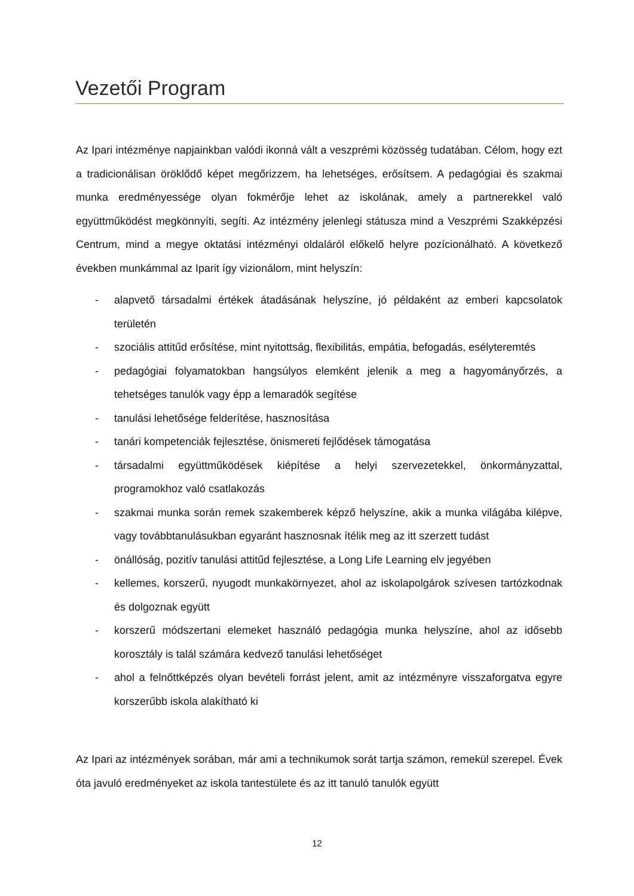Vezetői Program
Az Ipari intézménye napjainkban valódi ikonná vált a veszprémi közösség tudatában. Célom, hogy ezt a tradicionálisan öröklődő képet megőrizzem, ha lehetséges, erősítsem. A pedagógiai és szakmai munka eredményessége olyan fokmérője lehet az iskolának, amely a partnerekkel való együttműködést megkönnyíti, segíti. Az intézmény jelenlegi státusza mind a Veszprémi Szakképzési Centrum, mind a megye oktatási intézményi oldaláról előkelő helyre pozícionálható. A következő években munkámmal az Iparit így vizionálom, mint helyszín:
- alapvető társadalmi értékek átadásának helyszíne, jó példaként az emberi kapcsolatok területén
- szociális attitűd erősítése, mint nyitottság, flexibilitás, empátia, befogadás, esélyteremtés
- pedagógiai folyamatokban hangsúlyos elemként jelenik a meg a hagyományőrzés, a tehetséges tanulók vagy épp a lemaradók segítése
- tanulási lehetősége felderítése, hasznosítása
- tanári kompetenciák fejlesztése, önismereti fejlődések támogatása
- társadalmi együttműködések kiépítése a helyi szervezetekkel, önkormányzattal, programokhoz való csatlakozás
- szakmai munka során remek szakemberek képző helyszíne, akik a munka világába kilépve, vagy továbbtanulásukban egyaránt hasznosnak ítélik meg az itt szerzett tudást
- önállóság, pozitív tanulási attitűd fejlesztése, a Long Life Learning elv jegyében
- kellemes, korszerű, nyugodt munkakörnyezet, ahol az iskolapolgárok szívesen tartózkodnak és dolgoznak együtt
- korszerű módszertani elemeket használó pedagógia munka helyszíne, ahol az idősebb korosztály is talál számára kedvező tanulási lehetőséget
- ahol a felnőttképzés olyan bevételi forrást jelent, amit az intézményre visszaforgatva egyre korszerűbb iskola alakítható ki
Az Ipari az intézmények sorában, már ami a technikumok sorát tartja számon, remekül szerepel. Évek óta javuló eredményeket az iskola tantestülete és az itt tanuló tanulók együtt
12